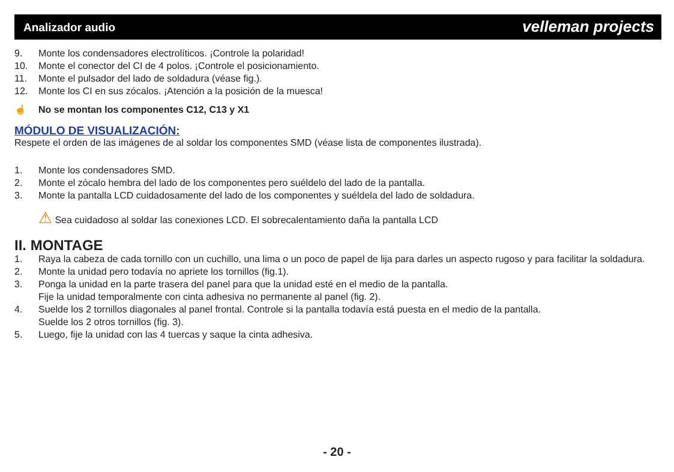Analizador audio velleman projects
9. Monte los condensadores electrolíticos. ¡Controle la polaridad!
10. Monte el conector del CI de 4 polos. ¡Controle el posicionamiento.
11. Monte el pulsador del lado de soldadura (véase fig.).
12. Monte los CI en sus zócalos. ¡Atención a la posición de la muesca!
☝ No se montan los componentes C12, C13 y X1
MÓDULO DE VISUALIZACIÓN:
Respete el orden de las imágenes de al soldar los componentes SMD (véase lista de componentes ilustrada).
1. Monte los condensadores SMD.
2. Monte el zócalo hembra del lado de los componentes pero suéldelo del lado de la pantalla.
3. Monte la pantalla LCD cuidadosamente del lado de los componentes y suéldela del lado de soldadura.
⚠ Sea cuidadoso al soldar las conexiones LCD. El sobrecalentamiento daña la pantalla LCD
II. MONTAGE
1. Raya la cabeza de cada tornillo con un cuchillo, una lima o un poco de papel de lija para darles un aspecto rugoso y para facilitar la soldadura.
2. Monte la unidad pero todavía no apriete los tornillos (fig.1).
3. Ponga la unidad en la parte trasera del panel para que la unidad esté en el medio de la pantalla.
Fije la unidad temporalmente con cinta adhesiva no permanente al panel (fig. 2).
4. Suelde los 2 tornillos diagonales al panel frontal. Controle si la pantalla todavía está puesta en el medio de la pantalla.
Suelde los 2 otros tornillos (fig. 3).
5. Luego, fije la unidad con las 4 tuercas y saque la cinta adhesiva.
- 20 -